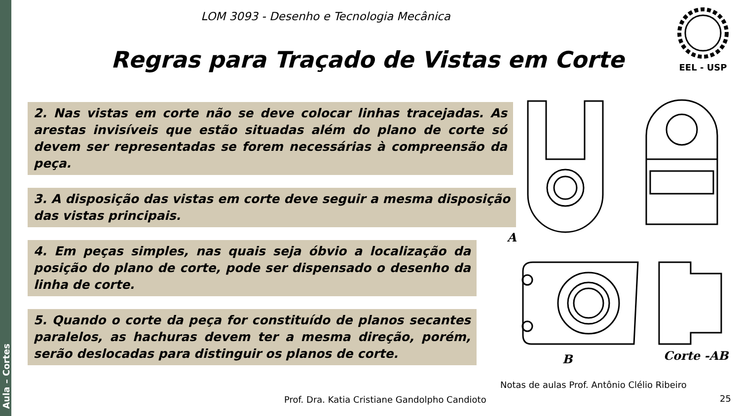Aula – Cortes
LOM 3093 - Desenho e Tecnologia Mecânica
EEL - USP
Regras para Traçado de Vistas em Corte
2. Nas vistas em corte não se deve colocar linhas tracejadas. As arestas invisíveis que estão situadas além do plano de corte só devem ser representadas se forem necessárias à compreensão da peça.
3. A disposição das vistas em corte deve seguir a mesma disposição das vistas principais.
4. Em peças simples, nas quais seja óbvio a localização da posição do plano de corte, pode ser dispensado o desenho da linha de corte.
5. Quando o corte da peça for constituído de planos secantes paralelos, as hachuras devem ter a mesma direção, porém, serão deslocadas para distinguir os planos de corte.
A
B
Corte -AB
Notas de aulas Prof. Antônio Clélio Ribeiro
Prof. Dra. Katia Cristiane Gandolpho Candioto
25